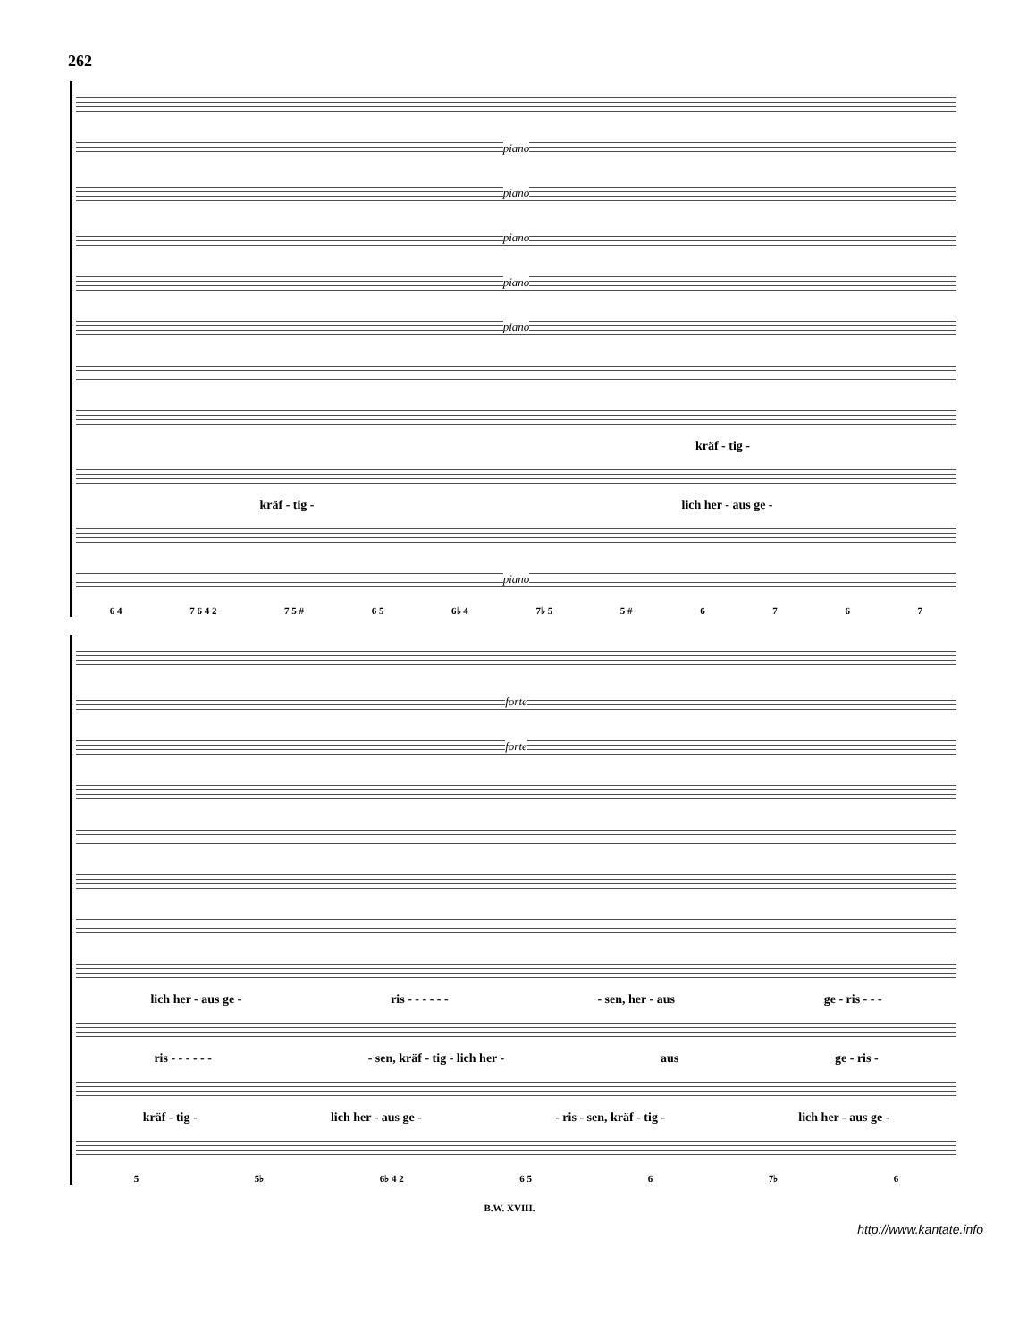262
piano
piano
piano
piano
piano
kräf - tig -
kräf - tig - lich her - aus ge -
piano
6 4 7 6 4 2 7 5 # 6 5 6♭ 4 7♭ 5 5 # 6767
forte
forte
lich her - aus ge - ris - - - - - - - sen, her - aus ge - ris - - -
ris - - - - - - - sen, kräf - tig - lich her - aus ge - ris -
kräf - tig - lich her - aus ge - - ris - sen, kräf - tig - lich her - aus ge -
5 5♭ 6♭ 4 2 6 5 6 7♭ 6
B.W. XVIII.
http://www.kantate.info